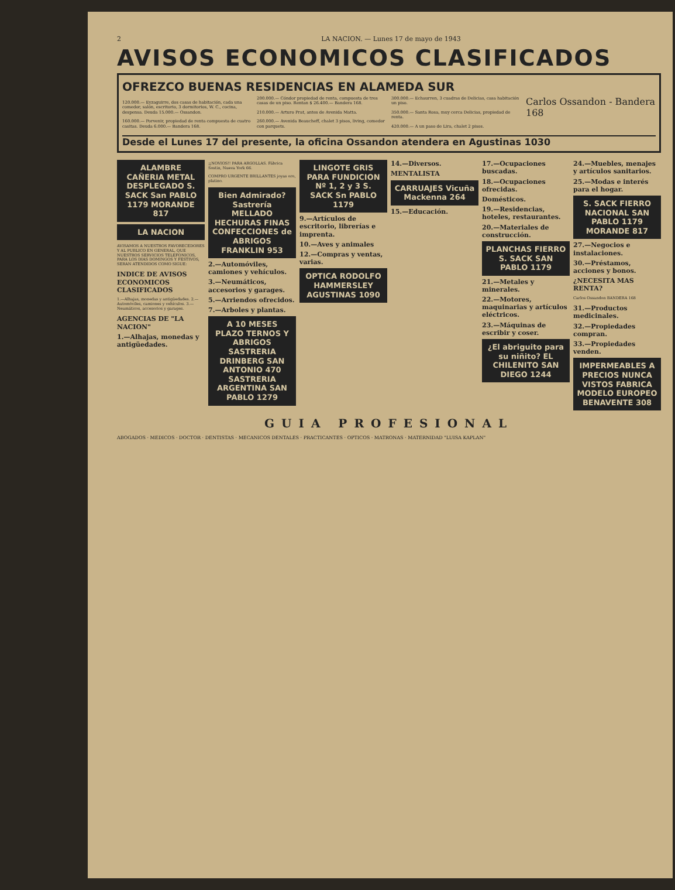2 LA NACION. — Lunes 17 de mayo de 1943
AVISOS ECONOMICOS CLASIFICADOS
OFREZCO BUENAS RESIDENCIAS EN ALAMEDA SUR
120.000.— Eyzaguirre, dos casas de habitación, cada una comedor, salón, escritorio, 3 dormitorios, W. C., cocina, despensa. Deuda 15.000.— Ossandon.
160.000.— Porvenir, propiedad de renta compuesta de cuatro casitas. Deuda 6.000.— Bandera 168.
200.000.— Cóndor propiedad de renta, compuesta de tres casas de un piso. Rentan $ 26.400.— Bandera 168.
210.000.— Arturo Prat, antes de Avenida Matta.
260.000.— Avenida Beaucheff, chalet 3 pisos, living, comedor con parquets.
300.000.— Echaurren, 3 cuadras de Delicias, casa habitación un piso.
350.000.— Santa Rosa, muy cerca Delicias, propiedad de renta.
420.000.— A un paso de Lira, chalet 2 pisos.
Carlos Ossandon - Bandera 168
Desde el Lunes 17 del presente, la oficina Ossandon atendera en Agustinas 1030
ALAMBRE CAÑERIA METAL DESPLEGADO S. SACK San PABLO 1179 MORANDE 817
LA NACION
AVISAMOS A NUESTROS FAVORECEDORES Y AL PUBLICO EN GENERAL, QUE NUESTROS SERVICIOS TELEFONICOS, PARA LOS DIAS DOMINGOS Y FESTIVOS, SERAN ATENDIDOS COMO SIGUE:
INDICE DE AVISOS ECONOMICOS CLASIFICADOS
1.—Alhajas, monedas y antigüedades. 2.—Automóviles, camiones y vehículos. 3.—Neumáticos, accesorios y garages.
AGENCIAS DE "LA NACION"
1.—Alhajas, monedas y antigüedades.
¡¡NOVIOS!! PARA ARGOLLAS. Fábrica Sostin, Nueva York 66.
COMPRO URGENTE BRILLANTES joyas oro, platino.
Bien Admirado? Sastrería MELLADO HECHURAS FINAS CONFECCIONES de ABRIGOS FRANKLIN 953
2.—Automóviles, camiones y vehículos.
3.—Neumáticos, accesorios y garages.
5.—Arriendos ofrecidos.
7.—Arboles y plantas.
A 10 MESES PLAZO TERNOS Y ABRIGOS SASTRERIA DRINBERG SAN ANTONIO 470 SASTRERIA ARGENTINA SAN PABLO 1279
LINGOTE GRIS PARA FUNDICION Nº 1, 2 y 3 S. SACK Sn PABLO 1179
9.—Artículos de escritorio, librerías e imprenta.
10.—Aves y animales
12.—Compras y ventas, varias.
OPTICA RODOLFO HAMMERSLEY AGUSTINAS 1090
14.—Diversos.
MENTALISTA
CARRUAJES Vicuña Mackenna 264
15.—Educación.
17.—Ocupaciones buscadas.
18.—Ocupaciones ofrecidas.
Domésticos.
19.—Residencias, hoteles, restaurantes.
20.—Materiales de construcción.
PLANCHAS FIERRO S. SACK SAN PABLO 1179
21.—Metales y minerales.
22.—Motores, maquinarias y artículos eléctricos.
23.—Máquinas de escribir y coser.
¿El abriguito para su niñito? EL CHILENITO SAN DIEGO 1244
24.—Muebles, menajes y artículos sanitarios.
25.—Modas e interés para el hogar.
S. SACK FIERRO NACIONAL SAN PABLO 1179 MORANDE 817
27.—Negocios e instalaciones.
30.—Préstamos, acciones y bonos.
¿NECESITA MAS RENTA?
Carlos Ossandon BANDERA 168
31.—Productos medicinales.
32.—Propiedades compran.
33.—Propiedades venden.
IMPERMEABLES A PRECIOS NUNCA VISTOS FABRICA MODELO EUROPEO BENAVENTE 308
GUIA PROFESIONAL
ABOGADOS · MEDICOS · DOCTOR · DENTISTAS · MECANICOS DENTALES · PRACTICANTES · OPTICOS · MATRONAS · MATERNIDAD "LUISA KAPLAN"